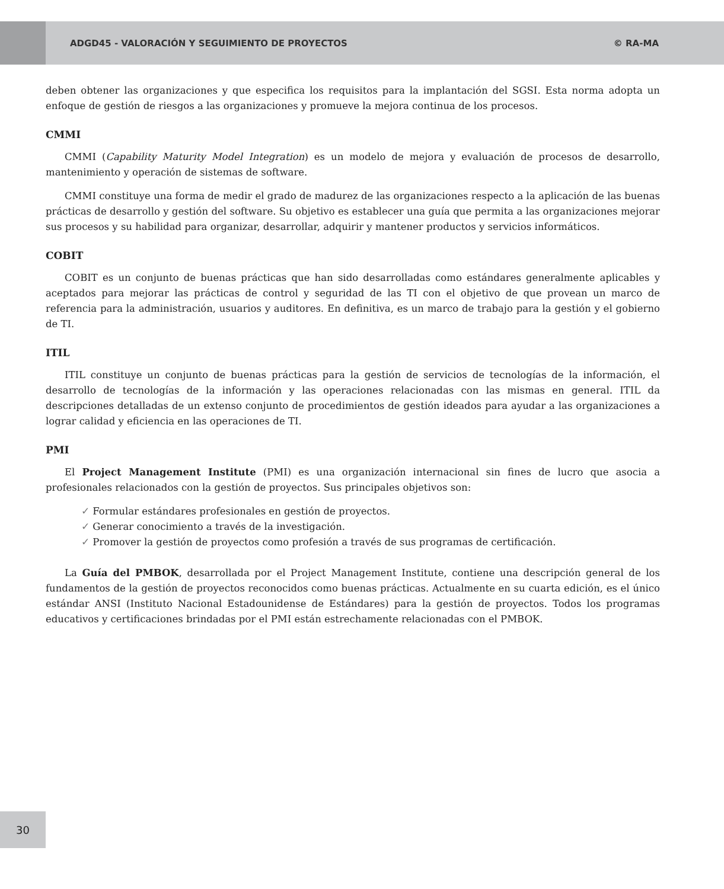ADGD45 - VALORACIÓN Y SEGUIMIENTO DE PROYECTOS © RA-MA
deben obtener las organizaciones y que especifica los requisitos para la implantación del SGSI. Esta norma adopta un enfoque de gestión de riesgos a las organizaciones y promueve la mejora continua de los procesos.
CMMI
CMMI (Capability Maturity Model Integration) es un modelo de mejora y evaluación de procesos de desarrollo, mantenimiento y operación de sistemas de software.
CMMI constituye una forma de medir el grado de madurez de las organizaciones respecto a la aplicación de las buenas prácticas de desarrollo y gestión del software. Su objetivo es establecer una guía que permita a las organizaciones mejorar sus procesos y su habilidad para organizar, desarrollar, adquirir y mantener productos y servicios informáticos.
COBIT
COBIT es un conjunto de buenas prácticas que han sido desarrolladas como estándares generalmente aplicables y aceptados para mejorar las prácticas de control y seguridad de las TI con el objetivo de que provean un marco de referencia para la administración, usuarios y auditores. En definitiva, es un marco de trabajo para la gestión y el gobierno de TI.
ITIL
ITIL constituye un conjunto de buenas prácticas para la gestión de servicios de tecnologías de la información, el desarrollo de tecnologías de la información y las operaciones relacionadas con las mismas en general. ITIL da descripciones detalladas de un extenso conjunto de procedimientos de gestión ideados para ayudar a las organizaciones a lograr calidad y eficiencia en las operaciones de TI.
PMI
El Project Management Institute (PMI) es una organización internacional sin fines de lucro que asocia a profesionales relacionados con la gestión de proyectos. Sus principales objetivos son:
✓ Formular estándares profesionales en gestión de proyectos.
✓ Generar conocimiento a través de la investigación.
✓ Promover la gestión de proyectos como profesión a través de sus programas de certificación.
La Guía del PMBOK, desarrollada por el Project Management Institute, contiene una descripción general de los fundamentos de la gestión de proyectos reconocidos como buenas prácticas. Actualmente en su cuarta edición, es el único estándar ANSI (Instituto Nacional Estadounidense de Estándares) para la gestión de proyectos. Todos los programas educativos y certificaciones brindadas por el PMI están estrechamente relacionadas con el PMBOK.
30